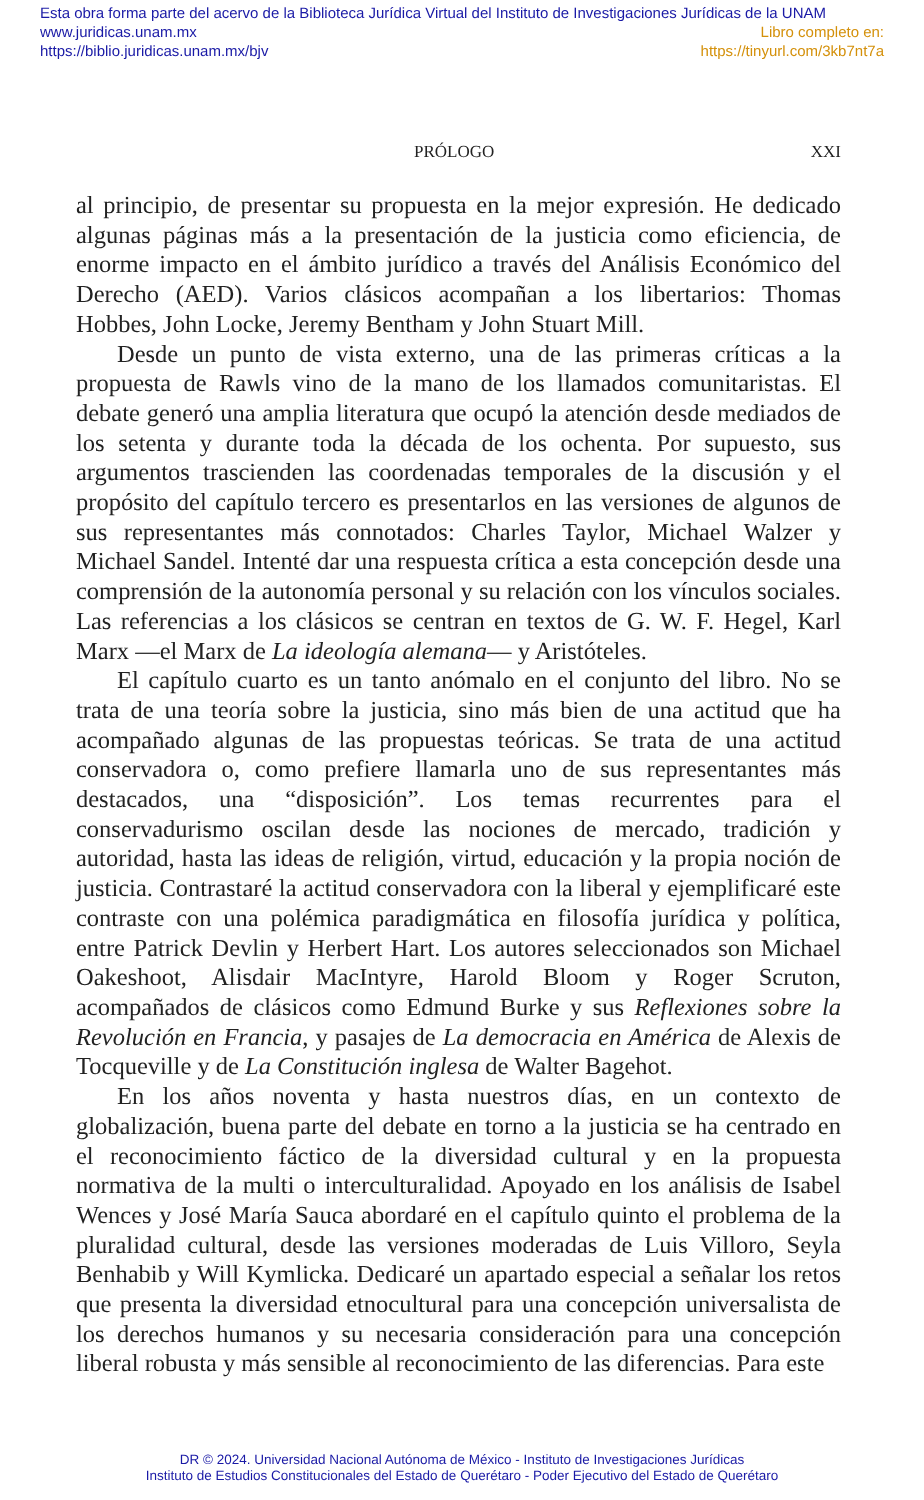Esta obra forma parte del acervo de la Biblioteca Jurídica Virtual del Instituto de Investigaciones Jurídicas de la UNAM
www.juridicas.unam.mx Libro completo en:
https://biblio.juridicas.unam.mx/bjv https://tinyurl.com/3kb7nt7a
PRÓLOGO XXI
al principio, de presentar su propuesta en la mejor expresión. He dedicado algunas páginas más a la presentación de la justicia como eficiencia, de enorme impacto en el ámbito jurídico a través del Análisis Económico del Derecho (AED). Varios clásicos acompañan a los libertarios: Thomas Hobbes, John Locke, Jeremy Bentham y John Stuart Mill.
Desde un punto de vista externo, una de las primeras críticas a la propuesta de Rawls vino de la mano de los llamados comunitaristas. El debate generó una amplia literatura que ocupó la atención desde mediados de los setenta y durante toda la década de los ochenta. Por supuesto, sus argumentos trascienden las coordenadas temporales de la discusión y el propósito del capítulo tercero es presentarlos en las versiones de algunos de sus representantes más connotados: Charles Taylor, Michael Walzer y Michael Sandel. Intenté dar una respuesta crítica a esta concepción desde una comprensión de la autonomía personal y su relación con los vínculos sociales. Las referencias a los clásicos se centran en textos de G. W. F. Hegel, Karl Marx —el Marx de La ideología alemana— y Aristóteles.
El capítulo cuarto es un tanto anómalo en el conjunto del libro. No se trata de una teoría sobre la justicia, sino más bien de una actitud que ha acompañado algunas de las propuestas teóricas. Se trata de una actitud conservadora o, como prefiere llamarla uno de sus representantes más destacados, una “disposición”. Los temas recurrentes para el conservadurismo oscilan desde las nociones de mercado, tradición y autoridad, hasta las ideas de religión, virtud, educación y la propia noción de justicia. Contrastaré la actitud conservadora con la liberal y ejemplificaré este contraste con una polémica paradigmática en filosofía jurídica y política, entre Patrick Devlin y Herbert Hart. Los autores seleccionados son Michael Oakeshoot, Alisdair MacIntyre, Harold Bloom y Roger Scruton, acompañados de clásicos como Edmund Burke y sus Reflexiones sobre la Revolución en Francia, y pasajes de La democracia en América de Alexis de Tocqueville y de La Constitución inglesa de Walter Bagehot.
En los años noventa y hasta nuestros días, en un contexto de globalización, buena parte del debate en torno a la justicia se ha centrado en el reconocimiento fáctico de la diversidad cultural y en la propuesta normativa de la multi o interculturalidad. Apoyado en los análisis de Isabel Wences y José María Sauca abordaré en el capítulo quinto el problema de la pluralidad cultural, desde las versiones moderadas de Luis Villoro, Seyla Benhabib y Will Kymlicka. Dedicaré un apartado especial a señalar los retos que presenta la diversidad etnocultural para una concepción universalista de los derechos humanos y su necesaria consideración para una concepción liberal robusta y más sensible al reconocimiento de las diferencias. Para este
DR © 2024. Universidad Nacional Autónoma de México - Instituto de Investigaciones Jurídicas
Instituto de Estudios Constitucionales del Estado de Querétaro - Poder Ejecutivo del Estado de Querétaro